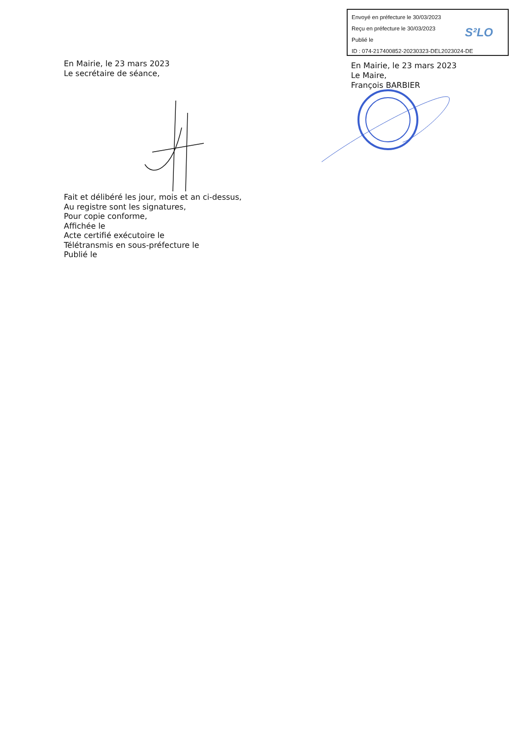Envoyé en préfecture le 30/03/2023
Reçu en préfecture le 30/03/2023
Publié le
ID : 074-217400852-20230323-DEL2023024-DE
S²LO
En Mairie, le 23 mars 2023
Le secrétaire de séance,
En Mairie, le 23 mars 2023
Le Maire,
François BARBIER
Fait et délibéré les jour, mois et an ci-dessus,
Au registre sont les signatures,
Pour copie conforme,
Affichée le
Acte certifié exécutoire le
Télétransmis en sous-préfecture le
Publié le